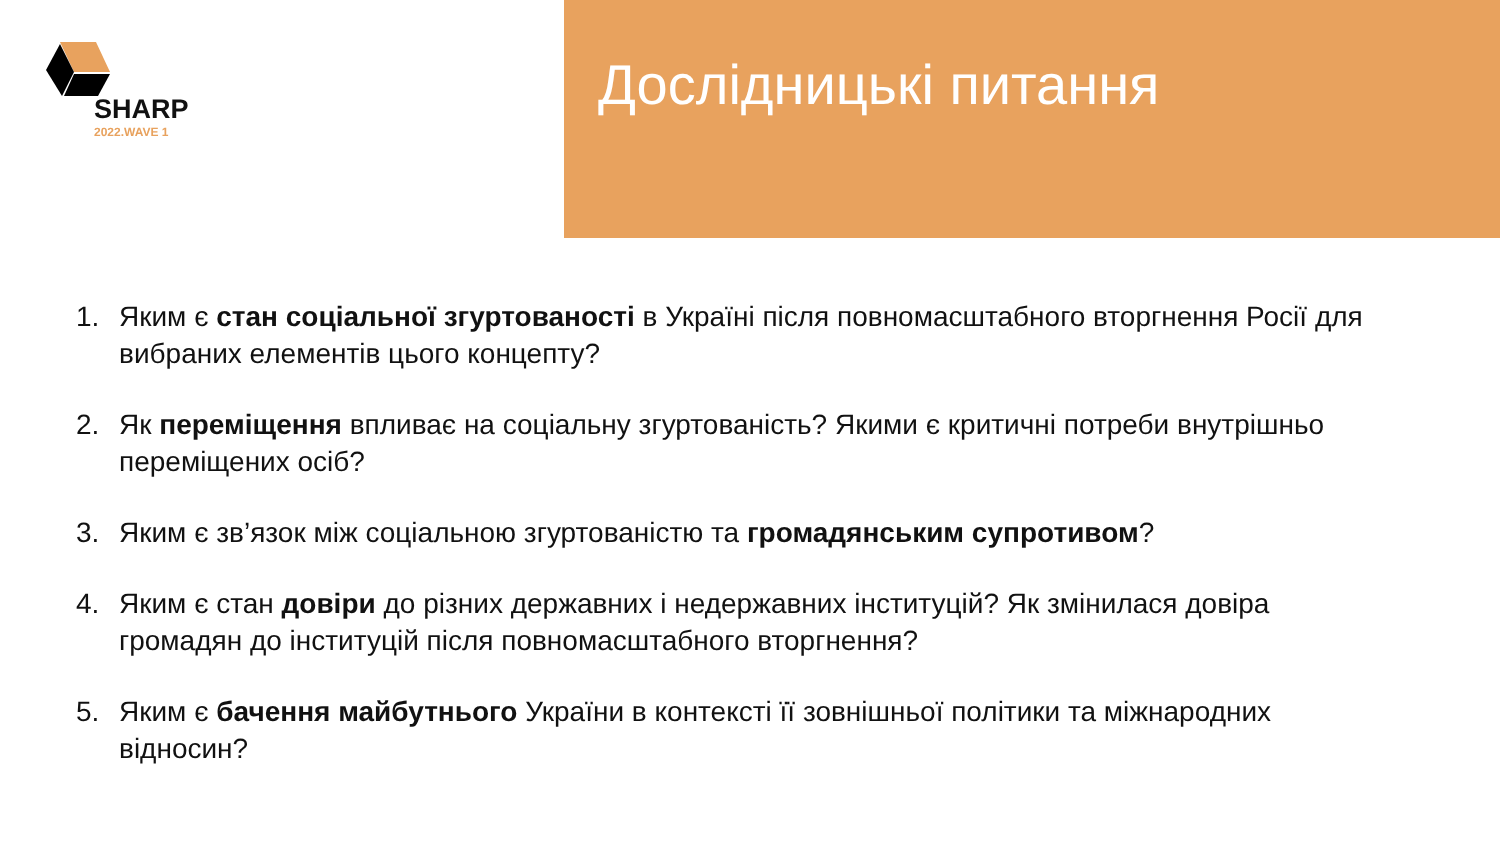SHARP
2022.WAVE 1
Дослідницькі питання
1. Яким є стан соціальної згуртованості в Україні після повномасштабного вторгнення Росії для вибраних елементів цього концепту?
2. Як переміщення впливає на соціальну згуртованість? Якими є критичні потреби внутрішньо переміщених осіб?
3. Яким є зв’язок між соціальною згуртованістю та громадянським супротивом?
4. Яким є стан довіри до різних державних і недержавних інституцій? Як змінилася довіра громадян до інституцій після повномасштабного вторгнення?
5. Яким є бачення майбутнього України в контексті її зовнішньої політики та міжнародних відносин?